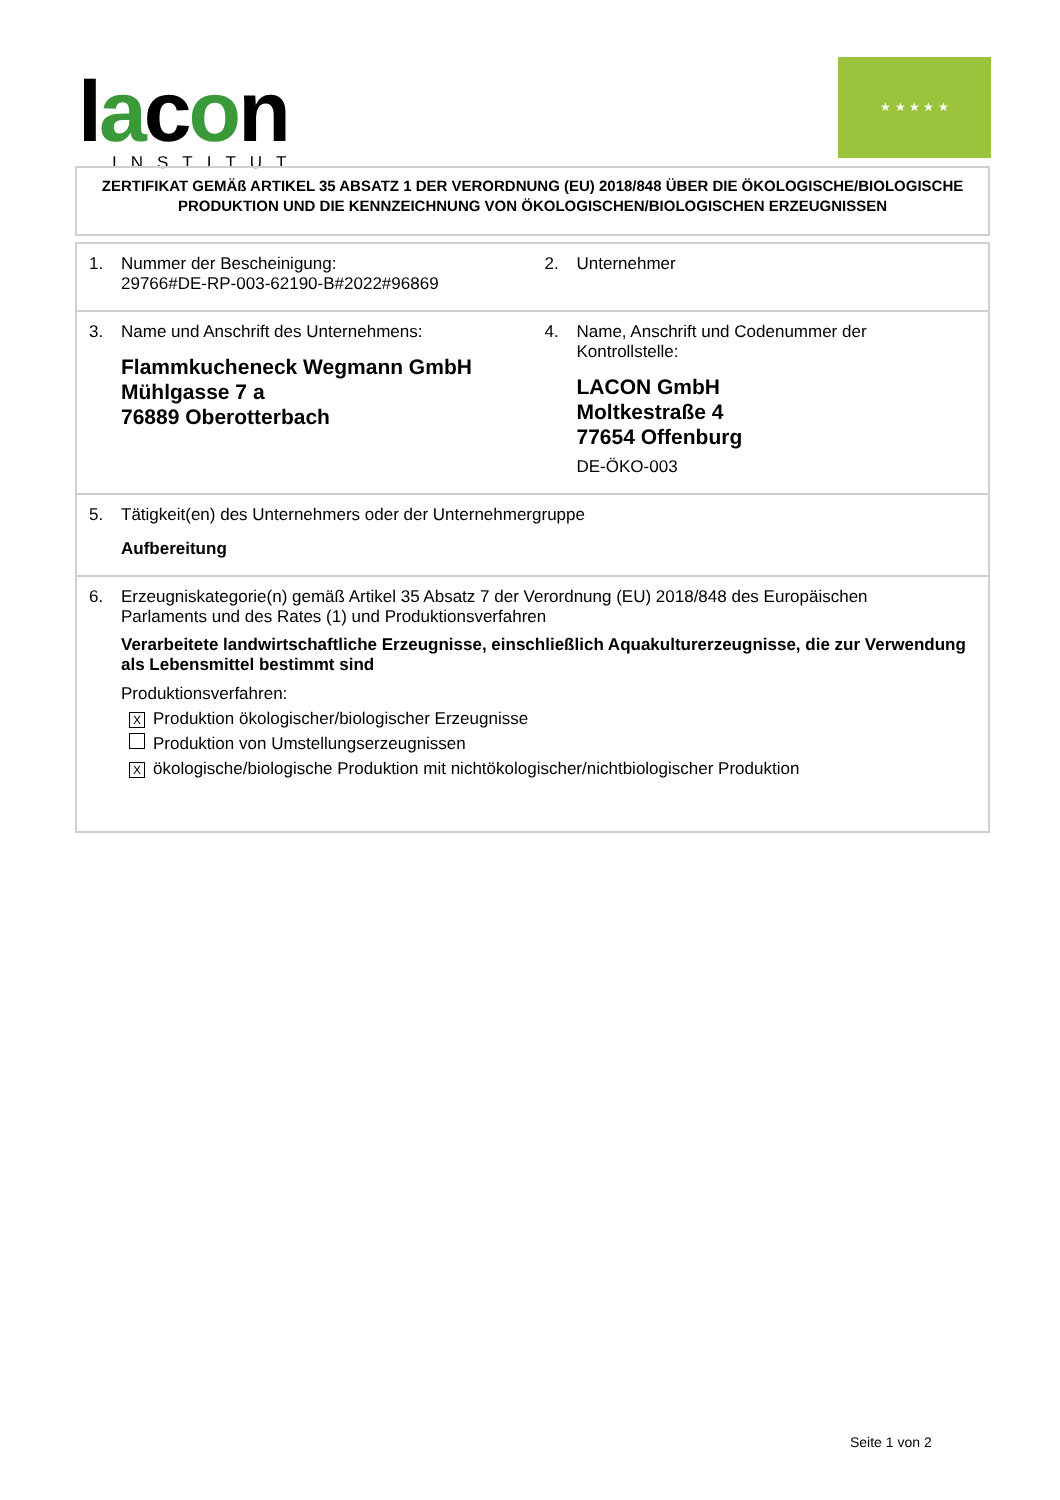lacon
INSTITUT
★ ★ ★ ★ ★
ZERTIFIKAT GEMÄß ARTIKEL 35 ABSATZ 1 DER VERORDNUNG (EU) 2018/848 ÜBER DIE ÖKOLOGISCHE/BIOLOGISCHE PRODUKTION UND DIE KENNZEICHNUNG VON ÖKOLOGISCHEN/BIOLOGISCHEN ERZEUGNISSEN
| 1. Nummer der Bescheinigung: 29766#DE-RP-003-62190-B#2022#96869 | 2. Unternehmer |
| 3. Name und Anschrift des Unternehmens: Flammkucheneck Wegmann GmbH Mühlgasse 7 a 76889 Oberotterbach | 4. Name, Anschrift und Codenummer der Kontrollstelle: LACON GmbH Moltkestraße 4 77654 Offenburg DE-ÖKO-003 |
| 5. Tätigkeit(en) des Unternehmers oder der Unternehmergruppe Aufbereitung | |
| 6. Erzeugniskategorie(n) gemäß Artikel 35 Absatz 7 der Verordnung (EU) 2018/848 des Europäischen Parlaments und des Rates (1) und Produktionsverfahren Verarbeitete landwirtschaftliche Erzeugnisse, einschließlich Aquakulturerzeugnisse, die zur Verwendung als Lebensmittel bestimmt sind Produktionsverfahren: X Produktion ökologischer/biologischer Erzeugnisse Produktion von Umstellungserzeugnissen X ökologische/biologische Produktion mit nichtökologischer/nichtbiologischer Produktion | |
Seite 1 von 2